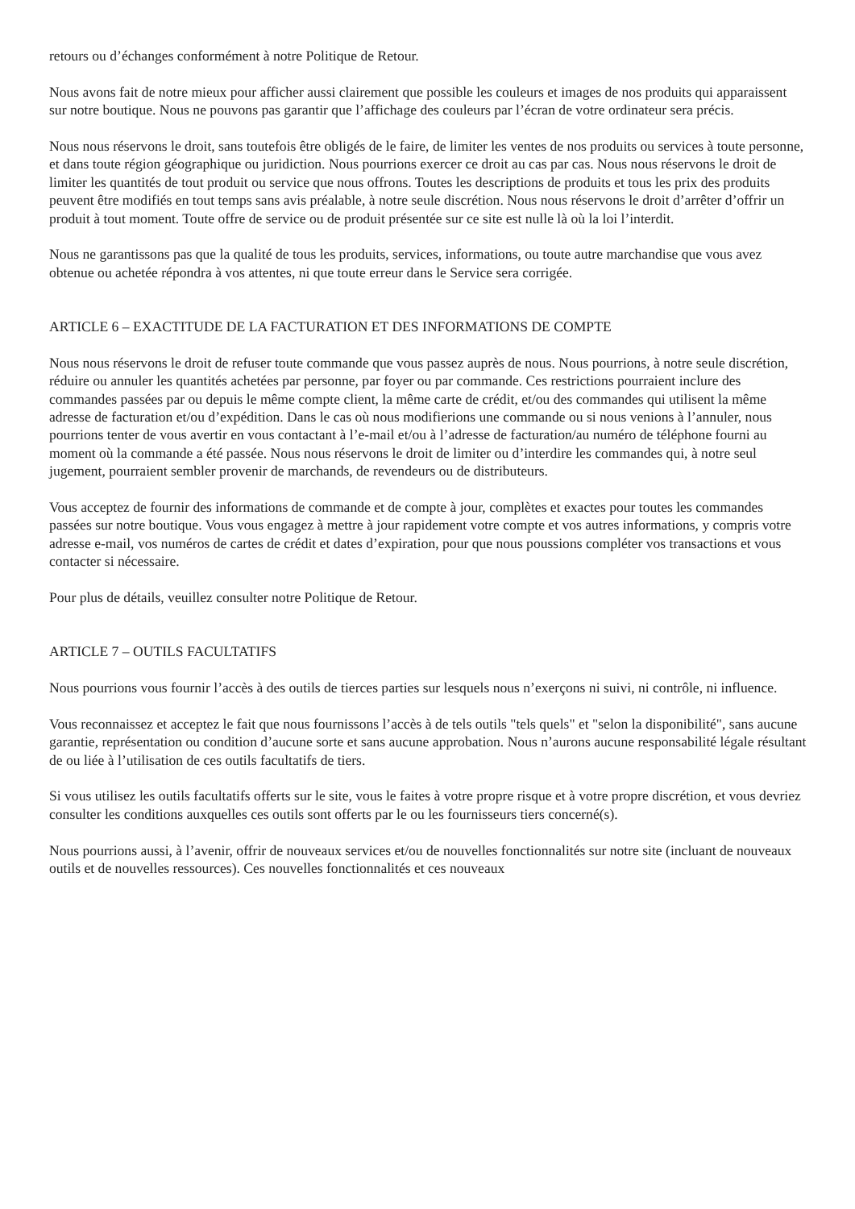retours ou d’échanges conformément à notre Politique de Retour.
Nous avons fait de notre mieux pour afficher aussi clairement que possible les couleurs et images de nos produits qui apparaissent sur notre boutique. Nous ne pouvons pas garantir que l’affichage des couleurs par l’écran de votre ordinateur sera précis.
Nous nous réservons le droit, sans toutefois être obligés de le faire, de limiter les ventes de nos produits ou services à toute personne, et dans toute région géographique ou juridiction. Nous pourrions exercer ce droit au cas par cas. Nous nous réservons le droit de limiter les quantités de tout produit ou service que nous offrons. Toutes les descriptions de produits et tous les prix des produits peuvent être modifiés en tout temps sans avis préalable, à notre seule discrétion. Nous nous réservons le droit d’arrêter d’offrir un produit à tout moment. Toute offre de service ou de produit présentée sur ce site est nulle là où la loi l’interdit.
Nous ne garantissons pas que la qualité de tous les produits, services, informations, ou toute autre marchandise que vous avez obtenue ou achetée répondra à vos attentes, ni que toute erreur dans le Service sera corrigée.
ARTICLE 6 – EXACTITUDE DE LA FACTURATION ET DES INFORMATIONS DE COMPTE
Nous nous réservons le droit de refuser toute commande que vous passez auprès de nous. Nous pourrions, à notre seule discrétion, réduire ou annuler les quantités achetées par personne, par foyer ou par commande. Ces restrictions pourraient inclure des commandes passées par ou depuis le même compte client, la même carte de crédit, et/ou des commandes qui utilisent la même adresse de facturation et/ou d’expédition. Dans le cas où nous modifierions une commande ou si nous venions à l’annuler, nous pourrions tenter de vous avertir en vous contactant à l’e-mail et/ou à l’adresse de facturation/au numéro de téléphone fourni au moment où la commande a été passée. Nous nous réservons le droit de limiter ou d’interdire les commandes qui, à notre seul jugement, pourraient sembler provenir de marchands, de revendeurs ou de distributeurs.
Vous acceptez de fournir des informations de commande et de compte à jour, complètes et exactes pour toutes les commandes passées sur notre boutique. Vous vous engagez à mettre à jour rapidement votre compte et vos autres informations, y compris votre adresse e-mail, vos numéros de cartes de crédit et dates d’expiration, pour que nous poussions compléter vos transactions et vous contacter si nécessaire.
Pour plus de détails, veuillez consulter notre Politique de Retour.
ARTICLE 7 – OUTILS FACULTATIFS
Nous pourrions vous fournir l’accès à des outils de tierces parties sur lesquels nous n’exerçons ni suivi, ni contrôle, ni influence.
Vous reconnaissez et acceptez le fait que nous fournissons l’accès à de tels outils "tels quels" et "selon la disponibilité", sans aucune garantie, représentation ou condition d’aucune sorte et sans aucune approbation. Nous n’aurons aucune responsabilité légale résultant de ou liée à l’utilisation de ces outils facultatifs de tiers.
Si vous utilisez les outils facultatifs offerts sur le site, vous le faites à votre propre risque et à votre propre discrétion, et vous devriez consulter les conditions auxquelles ces outils sont offerts par le ou les fournisseurs tiers concerné(s).
Nous pourrions aussi, à l’avenir, offrir de nouveaux services et/ou de nouvelles fonctionnalités sur notre site (incluant de nouveaux outils et de nouvelles ressources). Ces nouvelles fonctionnalités et ces nouveaux